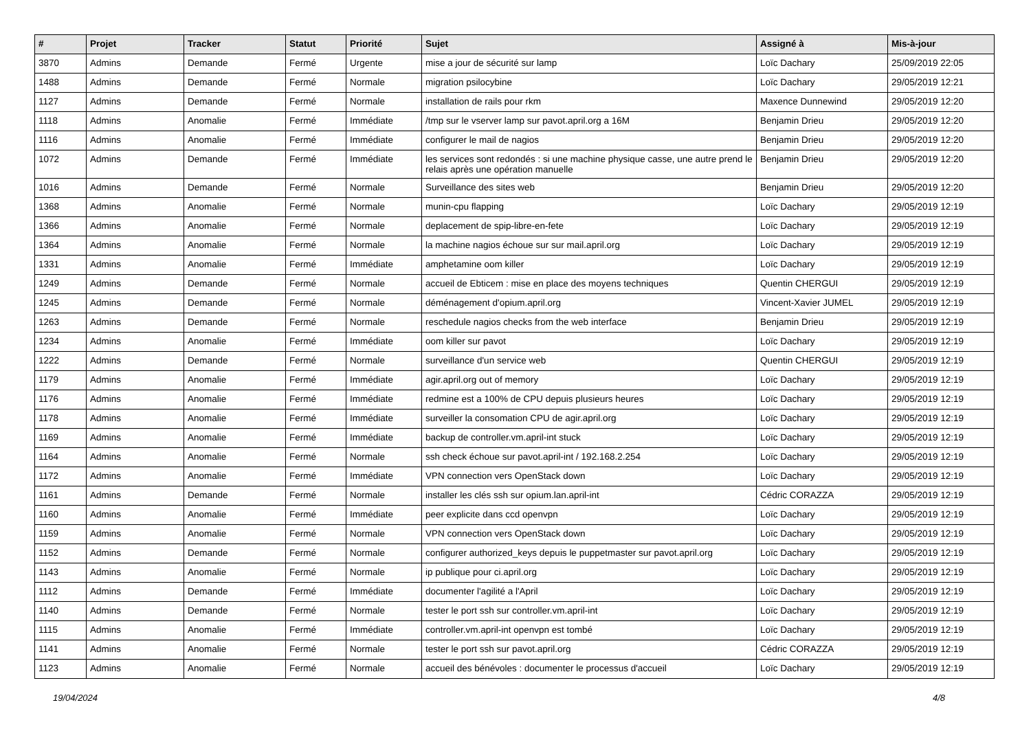| # | Projet | Tracker | Statut | Priorité | Sujet | Assigné à | Mis-à-jour |
| --- | --- | --- | --- | --- | --- | --- | --- |
| 3870 | Admins | Demande | Fermé | Urgente | mise a jour de sécurité sur lamp | Loïc Dachary | 25/09/2019 22:05 |
| 1488 | Admins | Demande | Fermé | Normale | migration psilocybine | Loïc Dachary | 29/05/2019 12:21 |
| 1127 | Admins | Demande | Fermé | Normale | installation de rails pour rkm | Maxence Dunnewind | 29/05/2019 12:20 |
| 1118 | Admins | Anomalie | Fermé | Immédiate | /tmp sur le vserver lamp sur pavot.april.org a 16M | Benjamin Drieu | 29/05/2019 12:20 |
| 1116 | Admins | Anomalie | Fermé | Immédiate | configurer le mail de nagios | Benjamin Drieu | 29/05/2019 12:20 |
| 1072 | Admins | Demande | Fermé | Immédiate | les services sont redondés : si une machine physique casse, une autre prend le relais après une opération manuelle | Benjamin Drieu | 29/05/2019 12:20 |
| 1016 | Admins | Demande | Fermé | Normale | Surveillance des sites web | Benjamin Drieu | 29/05/2019 12:20 |
| 1368 | Admins | Anomalie | Fermé | Normale | munin-cpu flapping | Loïc Dachary | 29/05/2019 12:19 |
| 1366 | Admins | Anomalie | Fermé | Normale | deplacement de spip-libre-en-fete | Loïc Dachary | 29/05/2019 12:19 |
| 1364 | Admins | Anomalie | Fermé | Normale | la machine nagios échoue sur sur mail.april.org | Loïc Dachary | 29/05/2019 12:19 |
| 1331 | Admins | Anomalie | Fermé | Immédiate | amphetamine oom killer | Loïc Dachary | 29/05/2019 12:19 |
| 1249 | Admins | Demande | Fermé | Normale | accueil de Ebticem : mise en place des moyens techniques | Quentin CHERGUI | 29/05/2019 12:19 |
| 1245 | Admins | Demande | Fermé | Normale | déménagement d'opium.april.org | Vincent-Xavier JUMEL | 29/05/2019 12:19 |
| 1263 | Admins | Demande | Fermé | Normale | reschedule nagios checks from the web interface | Benjamin Drieu | 29/05/2019 12:19 |
| 1234 | Admins | Anomalie | Fermé | Immédiate | oom killer sur pavot | Loïc Dachary | 29/05/2019 12:19 |
| 1222 | Admins | Demande | Fermé | Normale | surveillance d'un service web | Quentin CHERGUI | 29/05/2019 12:19 |
| 1179 | Admins | Anomalie | Fermé | Immédiate | agir.april.org out of memory | Loïc Dachary | 29/05/2019 12:19 |
| 1176 | Admins | Anomalie | Fermé | Immédiate | redmine est a 100% de CPU depuis plusieurs heures | Loïc Dachary | 29/05/2019 12:19 |
| 1178 | Admins | Anomalie | Fermé | Immédiate | surveiller la consomation CPU de agir.april.org | Loïc Dachary | 29/05/2019 12:19 |
| 1169 | Admins | Anomalie | Fermé | Immédiate | backup de controller.vm.april-int stuck | Loïc Dachary | 29/05/2019 12:19 |
| 1164 | Admins | Anomalie | Fermé | Normale | ssh check échoue sur pavot.april-int / 192.168.2.254 | Loïc Dachary | 29/05/2019 12:19 |
| 1172 | Admins | Anomalie | Fermé | Immédiate | VPN connection vers OpenStack down | Loïc Dachary | 29/05/2019 12:19 |
| 1161 | Admins | Demande | Fermé | Normale | installer les clés ssh sur opium.lan.april-int | Cédric CORAZZA | 29/05/2019 12:19 |
| 1160 | Admins | Anomalie | Fermé | Immédiate | peer explicite dans ccd openvpn | Loïc Dachary | 29/05/2019 12:19 |
| 1159 | Admins | Anomalie | Fermé | Normale | VPN connection vers OpenStack down | Loïc Dachary | 29/05/2019 12:19 |
| 1152 | Admins | Demande | Fermé | Normale | configurer authorized_keys depuis le puppetmaster sur pavot.april.org | Loïc Dachary | 29/05/2019 12:19 |
| 1143 | Admins | Anomalie | Fermé | Normale | ip publique pour ci.april.org | Loïc Dachary | 29/05/2019 12:19 |
| 1112 | Admins | Demande | Fermé | Immédiate | documenter l'agilité a l'April | Loïc Dachary | 29/05/2019 12:19 |
| 1140 | Admins | Demande | Fermé | Normale | tester le port ssh sur controller.vm.april-int | Loïc Dachary | 29/05/2019 12:19 |
| 1115 | Admins | Anomalie | Fermé | Immédiate | controller.vm.april-int openvpn est tombé | Loïc Dachary | 29/05/2019 12:19 |
| 1141 | Admins | Anomalie | Fermé | Normale | tester le port ssh sur pavot.april.org | Cédric CORAZZA | 29/05/2019 12:19 |
| 1123 | Admins | Anomalie | Fermé | Normale | accueil des bénévoles : documenter le processus d'accueil | Loïc Dachary | 29/05/2019 12:19 |
19/04/2024 4/8